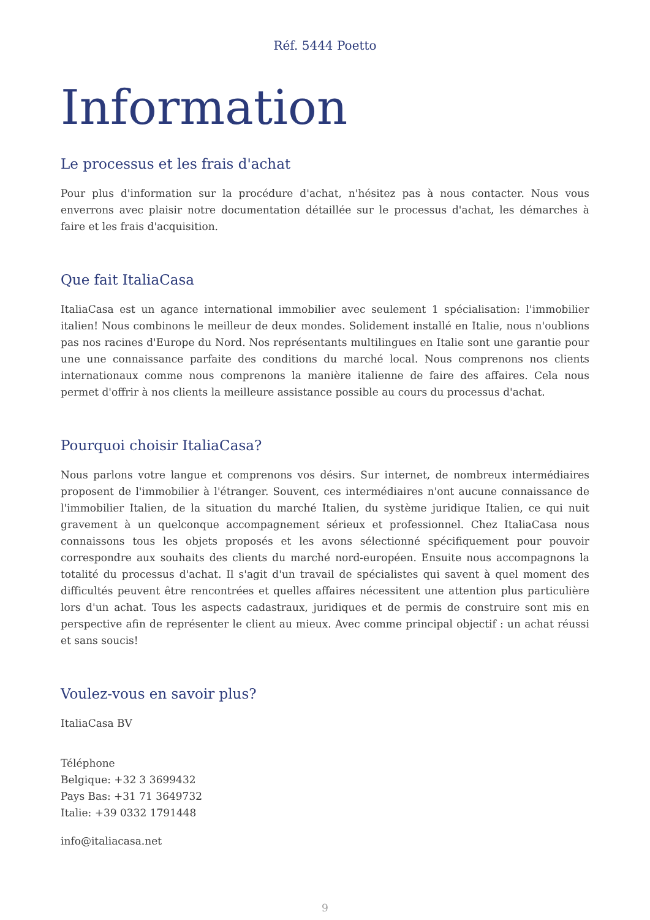Réf. 5444 Poetto
Information
Le processus et les frais d'achat
Pour plus d'information sur la procédure d'achat, n'hésitez pas à nous contacter. Nous vous enverrons avec plaisir notre documentation détaillée sur le processus d'achat, les démarches à faire et les frais d'acquisition.
Que fait ItaliaCasa
ItaliaCasa est un agance international immobilier avec seulement 1 spécialisation: l'immobilier italien! Nous combinons le meilleur de deux mondes. Solidement installé en Italie, nous n'oublions pas nos racines d'Europe du Nord. Nos représentants multilingues en Italie sont une garantie pour une une connaissance parfaite des conditions du marché local. Nous comprenons nos clients internationaux comme nous comprenons la manière italienne de faire des affaires. Cela nous permet d'offrir à nos clients la meilleure assistance possible au cours du processus d'achat.
Pourquoi choisir ItaliaCasa?
Nous parlons votre langue et comprenons vos désirs. Sur internet, de nombreux intermédiaires proposent de l'immobilier à l'étranger. Souvent, ces intermédiaires n'ont aucune connaissance de l'immobilier Italien, de la situation du marché Italien, du système juridique Italien, ce qui nuit gravement à un quelconque accompagnement sérieux et professionnel. Chez ItaliaCasa nous connaissons tous les objets proposés et les avons sélectionné spécifiquement pour pouvoir correspondre aux souhaits des clients du marché nord-européen. Ensuite nous accompagnons la totalité du processus d'achat. Il s'agit d'un travail de spécialistes qui savent à quel moment des difficultés peuvent être rencontrées et quelles affaires nécessitent une attention plus particulière lors d'un achat. Tous les aspects cadastraux, juridiques et de permis de construire sont mis en perspective afin de représenter le client au mieux. Avec comme principal objectif : un achat réussi et sans soucis!
Voulez-vous en savoir plus?
ItaliaCasa BV
Téléphone
Belgique: +32 3 3699432
Pays Bas: +31 71 3649732
Italie: +39 0332 1791448
info@italiacasa.net
9